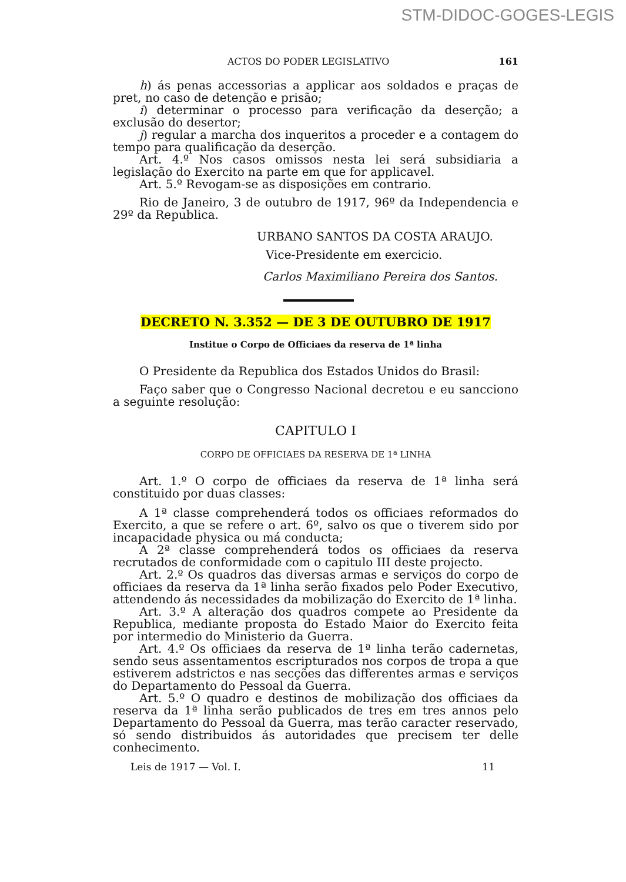STM-DIDOC-GOGES-LEGIS
ACTOS DO PODER LEGISLATIVO 161
h) ás penas accessorias a applicar aos soldados e praças de pret, no caso de detenção e prisão;
i) determinar o processo para verificação da deserção; a exclusão do desertor;
j) regular a marcha dos inqueritos a proceder e a contagem do tempo para qualificação da deserção.
Art. 4.º Nos casos omissos nesta lei será subsidiaria a legislação do Exercito na parte em que for applicavel.
Art. 5.º Revogam-se as disposições em contrario.
Rio de Janeiro, 3 de outubro de 1917, 96º da Independencia e 29º da Republica.
URBANO SANTOS DA COSTA ARAUJO.
Vice-Presidente em exercicio.
Carlos Maximiliano Pereira dos Santos.
DECRETO N. 3.352 — DE 3 DE OUTUBRO DE 1917
Institue o Corpo de Officiaes da reserva de 1ª linha
O Presidente da Republica dos Estados Unidos do Brasil:
Faço saber que o Congresso Nacional decretou e eu sancciono a seguinte resolução:
CAPITULO I
CORPO DE OFFICIAES DA RESERVA DE 1ª LINHA
Art. 1.º O corpo de officiaes da reserva de 1ª linha será constituido por duas classes:
A 1ª classe comprehenderá todos os officiaes reformados do Exercito, a que se refere o art. 6º, salvo os que o tiverem sido por incapacidade physica ou má conducta;
A 2ª classe comprehenderá todos os officiaes da reserva recrutados de conformidade com o capitulo III deste projecto.
Art. 2.º Os quadros das diversas armas e serviços do corpo de officiaes da reserva da 1ª linha serão fixados pelo Poder Executivo, attendendo ás necessidades da mobilização do Exercito de 1ª linha.
Art. 3.º A alteração dos quadros compete ao Presidente da Republica, mediante proposta do Estado Maior do Exercito feita por intermedio do Ministerio da Guerra.
Art. 4.º Os officiaes da reserva de 1ª linha terão cadernetas, sendo seus assentamentos escripturados nos corpos de tropa a que estiverem adstrictos e nas secções das differentes armas e serviços do Departamento do Pessoal da Guerra.
Art. 5.º O quadro e destinos de mobilização dos officiaes da reserva da 1ª linha serão publicados de tres em tres annos pelo Departamento do Pessoal da Guerra, mas terão caracter reservado, só sendo distribuidos ás autoridades que precisem ter delle conhecimento.
Leis de 1917 — Vol. I. 11